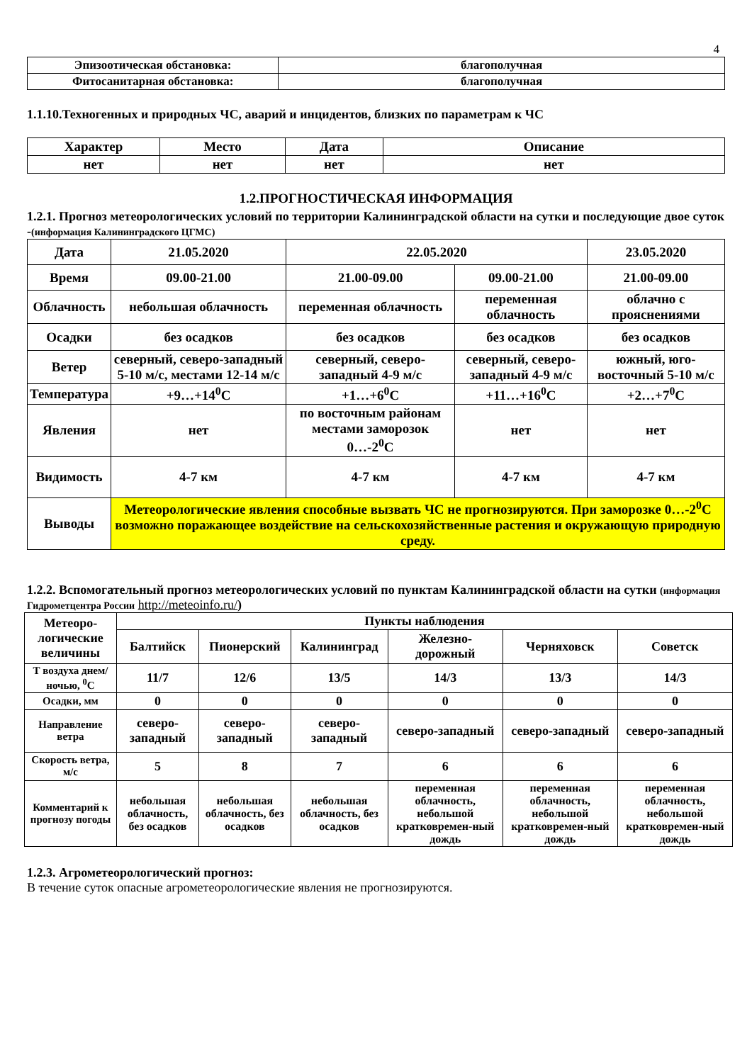4
| Эпизоотическая обстановка: | благополучная |
| Фитосанитарная обстановка: | благополучная |
1.1.10.Техногенных и природных ЧС, аварий и инцидентов, близких по параметрам к ЧС
| Характер | Место | Дата | Описание |
| нет | нет | нет | нет |
1.2.ПРОГНОСТИЧЕСКАЯ ИНФОРМАЦИЯ
1.2.1. Прогноз метеорологических условий по территории Калининградской области на сутки и последующие двое суток -(информация Калининградского ЦГМС)
| Дата | 21.05.2020 | 22.05.2020 | | 23.05.2020 |
| Время | 09.00-21.00 | 21.00-09.00 | 09.00-21.00 | 21.00-09.00 |
| Облачность | небольшая облачность | переменная облачность | переменная облачность | облачно с прояснениями |
| Осадки | без осадков | без осадков | без осадков | без осадков |
| Ветер | северный, северо-западный 5-10 м/с, местами 12-14 м/с | северный, северо-западный 4-9 м/с | северный, северо-западный 4-9 м/с | южный, юго-восточный 5-10 м/с |
| Температура | +9…+14<sup>0</sup>С | +1…+6<sup>0</sup>С | +11…+16<sup>0</sup>С | +2…+7<sup>0</sup>С |
| Явления | нет | по восточным районам местами заморозок 0…-2<sup>0</sup>С | нет | нет |
| Видимость | 4-7 км | 4-7 км | 4-7 км | 4-7 км |
| Выводы | Метеорологические явления способные вызвать ЧС не прогнозируются. При заморозке 0…-2<sup>0</sup>С возможно поражающее воздействие на сельскохозяйственные растения и окружающую природную среду. | | | |
1.2.2. Вспомогательный прогноз метеорологических условий по пунктам Калининградской области на сутки (информация Гидрометцентра России http://meteoinfo.ru/)
| Метеоро-логические величины | Пункты наблюдения | | | | | |
| | Балтийск | Пионерский | Калининград | Железно-дорожный | Черняховск | Советск |
| Т воздуха днем/ночью, <sup>0</sup>С | 11/7 | 12/6 | 13/5 | 14/3 | 13/3 | 14/3 |
| Осадки, мм | 0 | 0 | 0 | 0 | 0 | 0 |
| Направление ветра | северо-западный | северо-западный | северо-западный | северо-западный | северо-западный | северо-западный |
| Скорость ветра, м/с | 5 | 8 | 7 | 6 | 6 | 6 |
| Комментарий к прогнозу погоды | небольшая облачность, без осадков | небольшая облачность, без осадков | небольшая облачность, без осадков | переменная облачность, небольшой кратковремен-ный дождь | переменная облачность, небольшой кратковремен-ный дождь | переменная облачность, небольшой кратковремен-ный дождь |
1.2.3. Агрометеорологический прогноз:
В течение суток опасные агрометеорологические явления не прогнозируются.